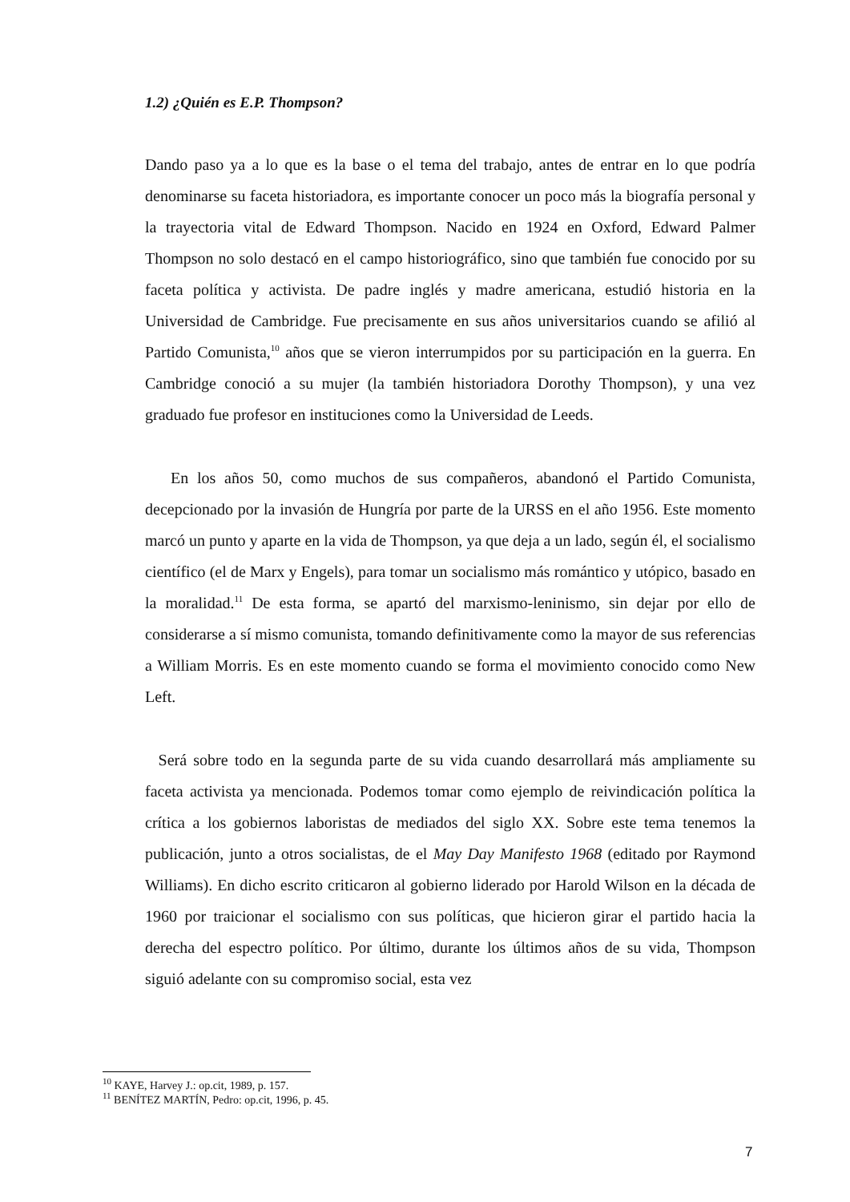1.2) ¿Quién es E.P. Thompson?
Dando paso ya a lo que es la base o el tema del trabajo, antes de entrar en lo que podría denominarse su faceta historiadora, es importante conocer un poco más la biografía personal y la trayectoria vital de Edward Thompson. Nacido en 1924 en Oxford, Edward Palmer Thompson no solo destacó en el campo historiográfico, sino que también fue conocido por su faceta política y activista. De padre inglés y madre americana, estudió historia en la Universidad de Cambridge. Fue precisamente en sus años universitarios cuando se afilió al Partido Comunista,<sup>10</sup> años que se vieron interrumpidos por su participación en la guerra. En Cambridge conoció a su mujer (la también historiadora Dorothy Thompson), y una vez graduado fue profesor en instituciones como la Universidad de Leeds.
En los años 50, como muchos de sus compañeros, abandonó el Partido Comunista, decepcionado por la invasión de Hungría por parte de la URSS en el año 1956. Este momento marcó un punto y aparte en la vida de Thompson, ya que deja a un lado, según él, el socialismo científico (el de Marx y Engels), para tomar un socialismo más romántico y utópico, basado en la moralidad.<sup>11</sup> De esta forma, se apartó del marxismo-leninismo, sin dejar por ello de considerarse a sí mismo comunista, tomando definitivamente como la mayor de sus referencias a William Morris. Es en este momento cuando se forma el movimiento conocido como New Left.
Será sobre todo en la segunda parte de su vida cuando desarrollará más ampliamente su faceta activista ya mencionada. Podemos tomar como ejemplo de reivindicación política la crítica a los gobiernos laboristas de mediados del siglo XX. Sobre este tema tenemos la publicación, junto a otros socialistas, de el May Day Manifesto 1968 (editado por Raymond Williams). En dicho escrito criticaron al gobierno liderado por Harold Wilson en la década de 1960 por traicionar el socialismo con sus políticas, que hicieron girar el partido hacia la derecha del espectro político. Por último, durante los últimos años de su vida, Thompson siguió adelante con su compromiso social, esta vez
<sup>10</sup> KAYE, Harvey J.: op.cit, 1989, p. 157.
<sup>11</sup> BENÍTEZ MARTÍN, Pedro: op.cit, 1996, p. 45.
7